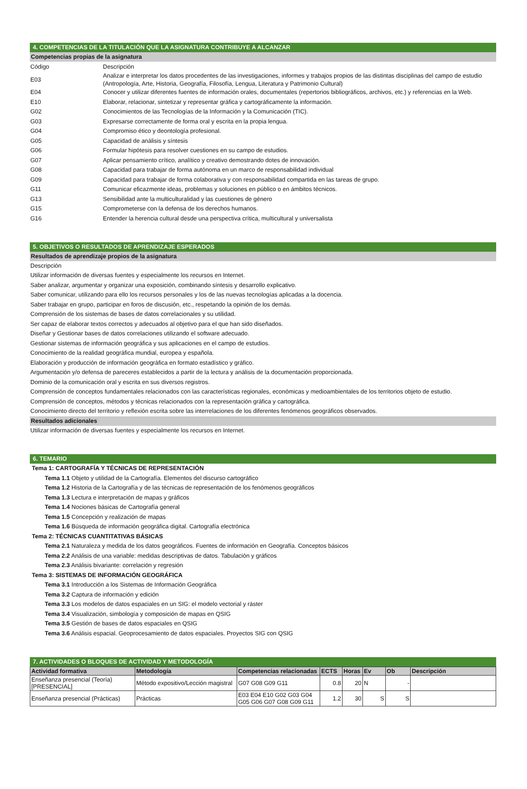4. COMPETENCIAS DE LA TITULACIÓN QUE LA ASIGNATURA CONTRIBUYE A ALCANZAR
Competencias propias de la asignatura
Código
Descripción
E03
Analizar e interpretar los datos procedentes de las investigaciones, informes y trabajos propios de las distintas disciplinas del campo de estudio (Antropología, Arte, Historia, Geografía, Filosofía, Lengua, Literatura y Patrimonio Cultural)
E04
Conocer y utilizar diferentes fuentes de información orales, documentales (repertorios bibliográficos, archivos, etc.) y referencias en la Web.
E10
Elaborar, relacionar, sintetizar y representar gráfica y cartográficamente la información.
G02
Conocimientos de las Tecnologías de la Información y la Comunicación (TIC).
G03
Expresarse correctamente de forma oral y escrita en la propia lengua.
G04
Compromiso ético y deontología profesional.
G05
Capacidad de análisis y síntesis
G06
Formular hipótesis para resolver cuestiones en su campo de estudios.
G07
Aplicar pensamiento crítico, analítico y creativo demostrando dotes de innovación.
G08
Capacidad para trabajar de forma autónoma en un marco de responsabilidad individual
G09
Capacidad para trabajar de forma colaborativa y con responsabilidad compartida en las tareas de grupo.
G11
Comunicar eficazmente ideas, problemas y soluciones en público o en ámbitos técnicos.
G13
Sensibilidad ante la multiculturalidad y las cuestiones de género
G15
Comprometerse con la defensa de los derechos humanos.
G16
Entender la herencia cultural desde una perspectiva crítica, multicultural y universalista
5. OBJETIVOS O RESULTADOS DE APRENDIZAJE ESPERADOS
Resultados de aprendizaje propios de la asignatura
Descripción
Utilizar información de diversas fuentes y especialmente los recursos en Internet.
Saber analizar, argumentar y organizar una exposición, combinando síntesis y desarrollo explicativo.
Saber comunicar, utilizando para ello los recursos personales y los de las nuevas tecnologías aplicadas a la docencia.
Saber trabajar en grupo, participar en foros de discusión, etc., respetando la opinión de los demás.
Comprensión de los sistemas de bases de datos correlacionales y su utilidad.
Ser capaz de elaborar textos correctos y adecuados al objetivo para el que han sido diseñados.
Diseñar y Gestionar bases de datos correlaciones utilizando el software adecuado.
Gestionar sistemas de información geográfica y sus aplicaciones en el campo de estudios.
Conocimiento de la realidad geográfica mundial, europea y española.
Elaboración y producción de información geográfica en formato estadístico y gráfico.
Argumentación y/o defensa de pareceres establecidos a partir de la lectura y análisis de la documentación proporcionada.
Dominio de la comunicación oral y escrita en sus diversos registros.
Comprensión de conceptos fundamentales relacionados con las características regionales, económicas y medioambientales de los territorios objeto de estudio.
Comprensión de conceptos, métodos y técnicas relacionados con la representación gráfica y cartográfica.
Conocimiento directo del territorio y reflexión escrita sobre las interrelaciones de los diferentes fenómenos geográficos observados.
Resultados adicionales
Utilizar información de diversas fuentes y especialmente los recursos en Internet.
6. TEMARIO
Tema 1: CARTOGRAFÍA Y TÉCNICAS DE REPRESENTACIÓN
Tema 1.1 Objeto y utilidad de la Cartografía. Elementos del discurso cartográfico
Tema 1.2 Historia de la Cartografía y de las técnicas de representación de los fenómenos geográficos
Tema 1.3 Lectura e interpretación de mapas y gráficos
Tema 1.4 Nociones básicas de Cartografía general
Tema 1.5 Concepción y realización de mapas
Tema 1.6 Búsqueda de información geográfica digital. Cartografía electrónica
Tema 2: TÉCNICAS CUANTITATIVAS BÁSICAS
Tema 2.1 Naturaleza y medida de los datos geográficos. Fuentes de información en Geografía. Conceptos básicos
Tema 2.2 Análisis de una variable: medidas descriptivas de datos. Tabulación y gráficos
Tema 2.3 Análisis bivariante: correlación y regresión
Tema 3: SISTEMAS DE INFORMACIÓN GEOGRÁFICA
Tema 3.1 Introducción a los Sistemas de Información Geográfica
Tema 3.2 Captura de información y edición
Tema 3.3 Los modelos de datos espaciales en un SIG: el modelo vectorial y ráster
Tema 3.4 Visualización, simbología y composición de mapas en QSIG
Tema 3.5 Gestión de bases de datos espaciales en QSIG
Tema 3.6 Análisis espacial. Geoprocesamiento de datos espaciales. Proyectos SIG con QSIG
7. ACTIVIDADES O BLOQUES DE ACTIVIDAD Y METODOLOGÍA
| Actividad formativa | Metodología | Competencias relacionadas | ECTS | Horas | Ev | Ob | Descripción |
| --- | --- | --- | --- | --- | --- | --- | --- |
| Enseñanza presencial (Teoría) [PRESENCIAL] | Método expositivo/Lección magistral | G07 G08 G09 G11 | 0.8 | 20 | N | - | |
| Enseñanza presencial (Prácticas) | Prácticas | E03 E04 E10 G02 G03 G04 G05 G06 G07 G08 G09 G11 | 1.2 | 30 | S | S | |